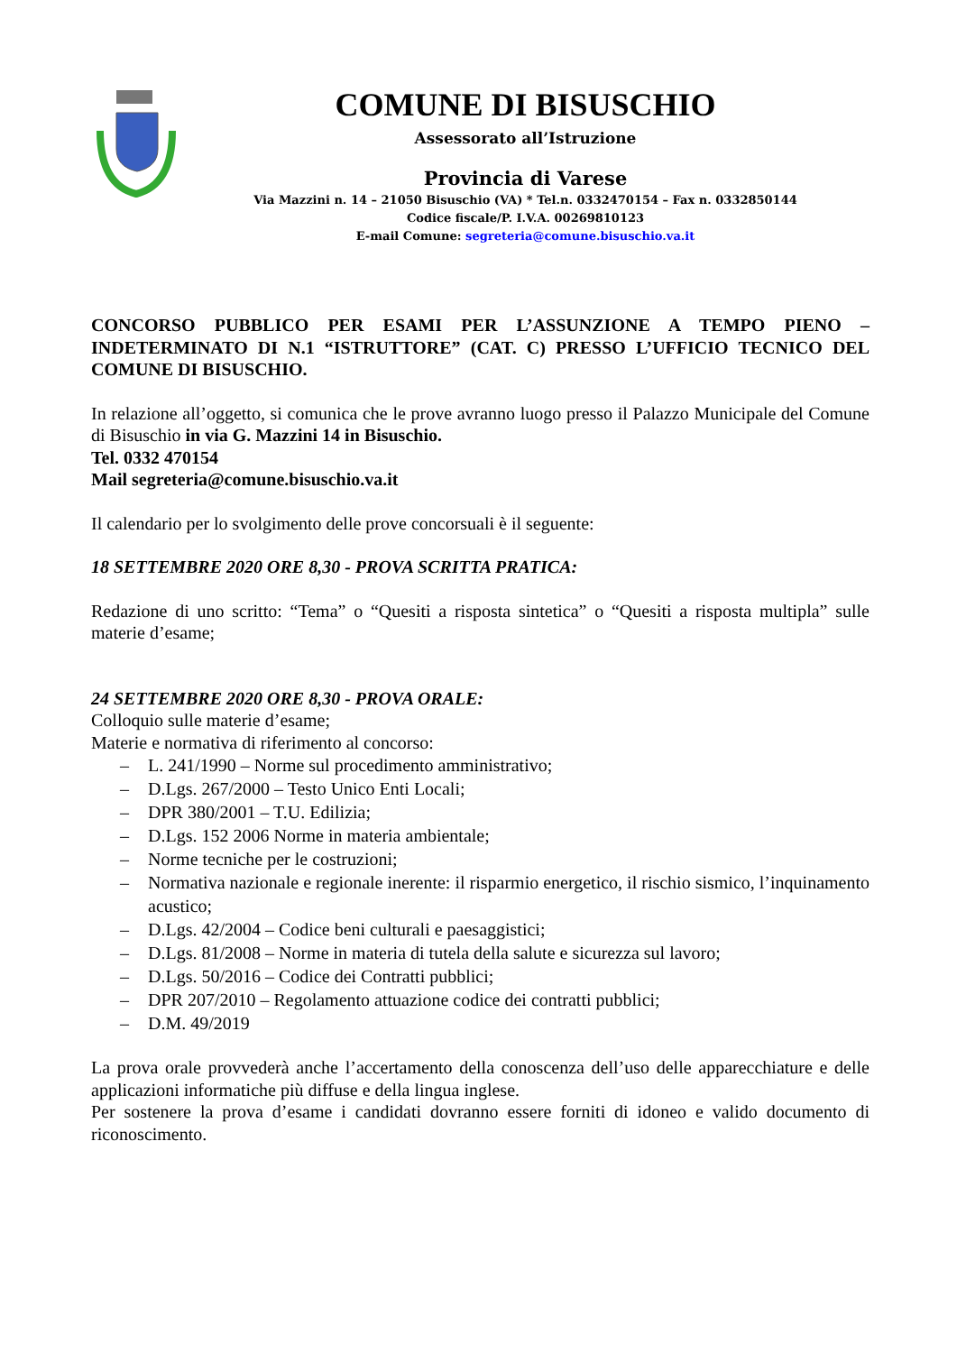COMUNE DI BISUSCHIO
Assessorato all’Istruzione
Provincia di Varese
Via Mazzini n. 14 – 21050 Bisuschio (VA) * Tel.n. 0332470154 – Fax n. 0332850144
Codice fiscale/P. I.V.A. 00269810123
E-mail Comune: segreteria@comune.bisuschio.va.it
CONCORSO PUBBLICO PER ESAMI PER L’ASSUNZIONE A TEMPO PIENO – INDETERMINATO DI N.1 “ISTRUTTORE” (CAT. C) PRESSO L’UFFICIO TECNICO DEL COMUNE DI BISUSCHIO.
In relazione all’oggetto, si comunica che le prove avranno luogo presso il Palazzo Municipale del Comune di Bisuschio in via G. Mazzini 14 in Bisuschio.
Tel. 0332 470154
Mail segreteria@comune.bisuschio.va.it
Il calendario per lo svolgimento delle prove concorsuali è il seguente:
18 SETTEMBRE 2020 ORE 8,30 - PROVA SCRITTA PRATICA:
Redazione di uno scritto: “Tema” o “Quesiti a risposta sintetica” o “Quesiti a risposta multipla” sulle materie d’esame;
24 SETTEMBRE 2020 ORE 8,30 - PROVA ORALE:
Colloquio sulle materie d’esame;
Materie e normativa di riferimento al concorso:
– L. 241/1990 – Norme sul procedimento amministrativo;
– D.Lgs. 267/2000 – Testo Unico Enti Locali;
– DPR 380/2001 – T.U. Edilizia;
– D.Lgs. 152 2006 Norme in materia ambientale;
– Norme tecniche per le costruzioni;
– Normativa nazionale e regionale inerente: il risparmio energetico, il rischio sismico, l’inquinamento acustico;
– D.Lgs. 42/2004 – Codice beni culturali e paesaggistici;
– D.Lgs. 81/2008 – Norme in materia di tutela della salute e sicurezza sul lavoro;
– D.Lgs. 50/2016 – Codice dei Contratti pubblici;
– DPR 207/2010 – Regolamento attuazione codice dei contratti pubblici;
– D.M. 49/2019
La prova orale provvederà anche l’accertamento della conoscenza dell’uso delle apparecchiature e delle applicazioni informatiche più diffuse e della lingua inglese.
Per sostenere la prova d’esame i candidati dovranno essere forniti di idoneo e valido documento di riconoscimento.